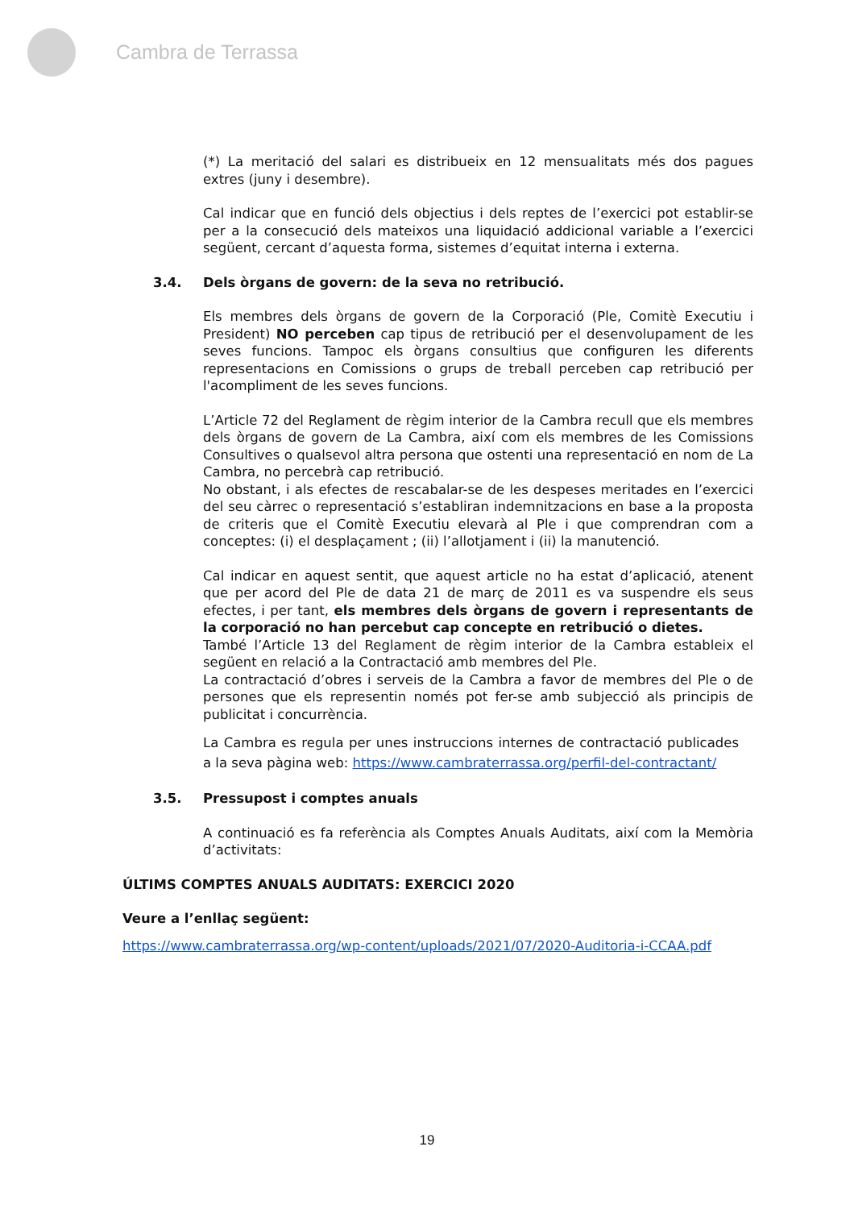Cambra de Terrassa
(*) La meritació del salari es distribueix en 12 mensualitats més dos pagues extres (juny i desembre).
Cal indicar que en funció dels objectius i dels reptes de l’exercici pot establir-se per a la consecució dels mateixos una liquidació addicional variable a l’exercici següent, cercant d’aquesta forma, sistemes d’equitat interna i externa.
3.4. Dels òrgans de govern: de la seva no retribució.
Els membres dels òrgans de govern de la Corporació (Ple, Comitè Executiu i President) NO perceben cap tipus de retribució per el desenvolupament de les seves funcions. Tampoc els òrgans consultius que configuren les diferents representacions en Comissions o grups de treball perceben cap retribució per l'acompliment de les seves funcions.
L’Article 72 del Reglament de règim interior de la Cambra recull que els membres dels òrgans de govern de La Cambra, així com els membres de les Comissions Consultives o qualsevol altra persona que ostenti una representació en nom de La Cambra, no percebrà cap retribució.
No obstant, i als efectes de rescabalar-se de les despeses meritades en l’exercici del seu càrrec o representació s’establiran indemnitzacions en base a la proposta de criteris que el Comitè Executiu elevarà al Ple i que comprendran com a conceptes: (i) el desplaçament ; (ii) l’allotjament i (ii) la manutenció.
Cal indicar en aquest sentit, que aquest article no ha estat d’aplicació, atenent que per acord del Ple de data 21 de març de 2011 es va suspendre els seus efectes, i per tant, els membres dels òrgans de govern i representants de la corporació no han percebut cap concepte en retribució o dietes.
També l’Article 13 del Reglament de règim interior de la Cambra estableix el següent en relació a la Contractació amb membres del Ple.
La contractació d’obres i serveis de la Cambra a favor de membres del Ple o de persones que els representin només pot fer-se amb subjecció als principis de publicitat i concurrència.
La Cambra es regula per unes instruccions internes de contractació publicades a la seva pàgina web: https://www.cambraterrassa.org/perfil-del-contractant/
3.5. Pressupost i comptes anuals
A continuació es fa referència als Comptes Anuals Auditats, així com la Memòria d’activitats:
ÚLTIMS COMPTES ANUALS AUDITATS: EXERCICI 2020
Veure a l’enllaç següent:
https://www.cambraterrassa.org/wp-content/uploads/2021/07/2020-Auditoria-i-CCAA.pdf
19